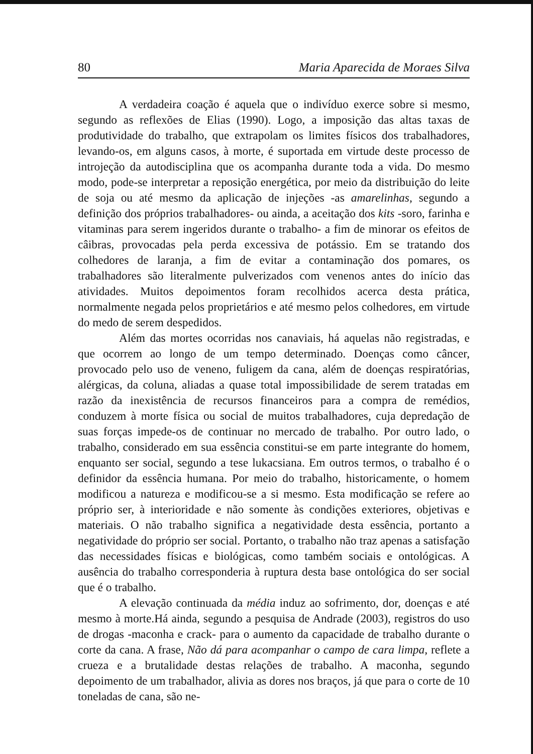80 Maria Aparecida de Moraes Silva
A verdadeira coação é aquela que o indivíduo exerce sobre si mesmo, segundo as reflexões de Elias (1990). Logo, a imposição das altas taxas de produtividade do trabalho, que extrapolam os limites físicos dos trabalhadores, levando-os, em alguns casos, à morte, é suportada em virtude deste processo de introjeção da autodisciplina que os acompanha durante toda a vida. Do mesmo modo, pode-se interpretar a reposição energética, por meio da distribuição do leite de soja ou até mesmo da aplicação de injeções -as amarelinhas, segundo a definição dos próprios trabalhadores- ou ainda, a aceitação dos kits -soro, farinha e vitaminas para serem ingeridos durante o trabalho- a fim de minorar os efeitos de câibras, provocadas pela perda excessiva de potássio. Em se tratando dos colhedores de laranja, a fim de evitar a contaminação dos pomares, os trabalhadores são literalmente pulverizados com venenos antes do início das atividades. Muitos depoimentos foram recolhidos acerca desta prática, normalmente negada pelos proprietários e até mesmo pelos colhedores, em virtude do medo de serem despedidos.
Além das mortes ocorridas nos canaviais, há aquelas não registradas, e que ocorrem ao longo de um tempo determinado. Doenças como câncer, provocado pelo uso de veneno, fuligem da cana, além de doenças respiratórias, alérgicas, da coluna, aliadas a quase total impossibilidade de serem tratadas em razão da inexistência de recursos financeiros para a compra de remédios, conduzem à morte física ou social de muitos trabalhadores, cuja depredação de suas forças impede-os de continuar no mercado de trabalho. Por outro lado, o trabalho, considerado em sua essência constitui-se em parte integrante do homem, enquanto ser social, segundo a tese lukacsiana. Em outros termos, o trabalho é o definidor da essência humana. Por meio do trabalho, historicamente, o homem modificou a natureza e modificou-se a si mesmo. Esta modificação se refere ao próprio ser, à interioridade e não somente às condições exteriores, objetivas e materiais. O não trabalho significa a negatividade desta essência, portanto a negatividade do próprio ser social. Portanto, o trabalho não traz apenas a satisfação das necessidades físicas e biológicas, como também sociais e ontológicas. A ausência do trabalho corresponderia à ruptura desta base ontológica do ser social que é o trabalho.
A elevação continuada da média induz ao sofrimento, dor, doenças e até mesmo à morte.Há ainda, segundo a pesquisa de Andrade (2003), registros do uso de drogas -maconha e crack- para o aumento da capacidade de trabalho durante o corte da cana. A frase, Não dá para acompanhar o campo de cara limpa, reflete a crueza e a brutalidade destas relações de trabalho. A maconha, segundo depoimento de um trabalhador, alivia as dores nos braços, já que para o corte de 10 toneladas de cana, são ne-